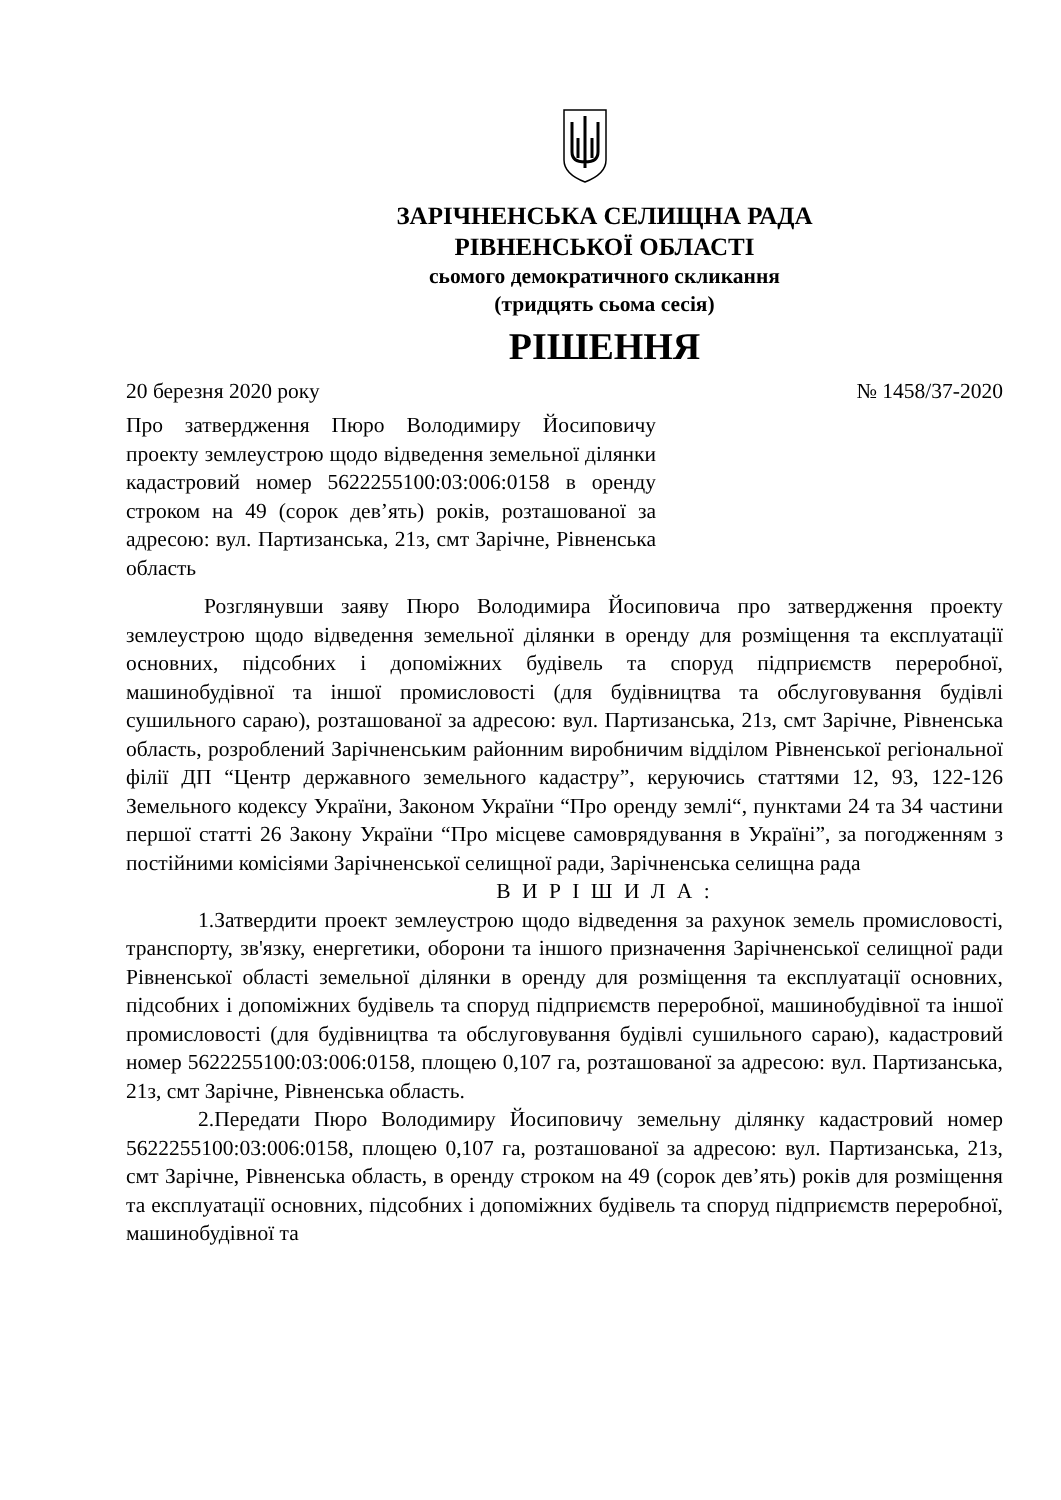ЗАРІЧНЕНСЬКА СЕЛИЩНА РАДА
РІВНЕНСЬКОЇ ОБЛАСТІ
сьомого демократичного скликання
(тридцять сьома сесія)
РІШЕННЯ
20 березня 2020 року № 1458/37-2020
Про затвердження Пюро Володимиру Йосиповичу проекту землеустрою щодо відведення земельної ділянки кадастровий номер 5622255100:03:006:0158 в оренду строком на 49 (сорок дев’ять) років, розташованої за адресою: вул. Партизанська, 21з, смт Зарічне, Рівненська область
Розглянувши заяву Пюро Володимира Йосиповича про затвердження проекту землеустрою щодо відведення земельної ділянки в оренду для розміщення та експлуатації основних, підсобних і допоміжних будівель та споруд підприємств переробної, машинобудівної та іншої промисловості (для будівництва та обслуговування будівлі сушильного сараю), розташованої за адресою: вул. Партизанська, 21з, смт Зарічне, Рівненська область, розроблений Зарічненським районним виробничим відділом Рівненської регіональної філії ДП “Центр державного земельного кадастру”, керуючись статтями 12, 93, 122-126 Земельного кодексу України, Законом України “Про оренду землі“, пунктами 24 та 34 частини першої статті 26 Закону України “Про місцеве самоврядування в Україні”, за погодженням з постійними комісіями Зарічненської селищної ради, Зарічненська селищна рада
В И Р І Ш И Л А :
1.Затвердити проект землеустрою щодо відведення за рахунок земель промисловості, транспорту, зв'язку, енергетики, оборони та іншого призначення Зарічненської селищної ради Рівненської області земельної ділянки в оренду для розміщення та експлуатації основних, підсобних і допоміжних будівель та споруд підприємств переробної, машинобудівної та іншої промисловості (для будівництва та обслуговування будівлі сушильного сараю), кадастровий номер 5622255100:03:006:0158, площею 0,107 га, розташованої за адресою: вул. Партизанська, 21з, смт Зарічне, Рівненська область.
2.Передати Пюро Володимиру Йосиповичу земельну ділянку кадастровий номер 5622255100:03:006:0158, площею 0,107 га, розташованої за адресою: вул. Партизанська, 21з, смт Зарічне, Рівненська область, в оренду строком на 49 (сорок дев’ять) років для розміщення та експлуатації основних, підсобних і допоміжних будівель та споруд підприємств переробної, машинобудівної та